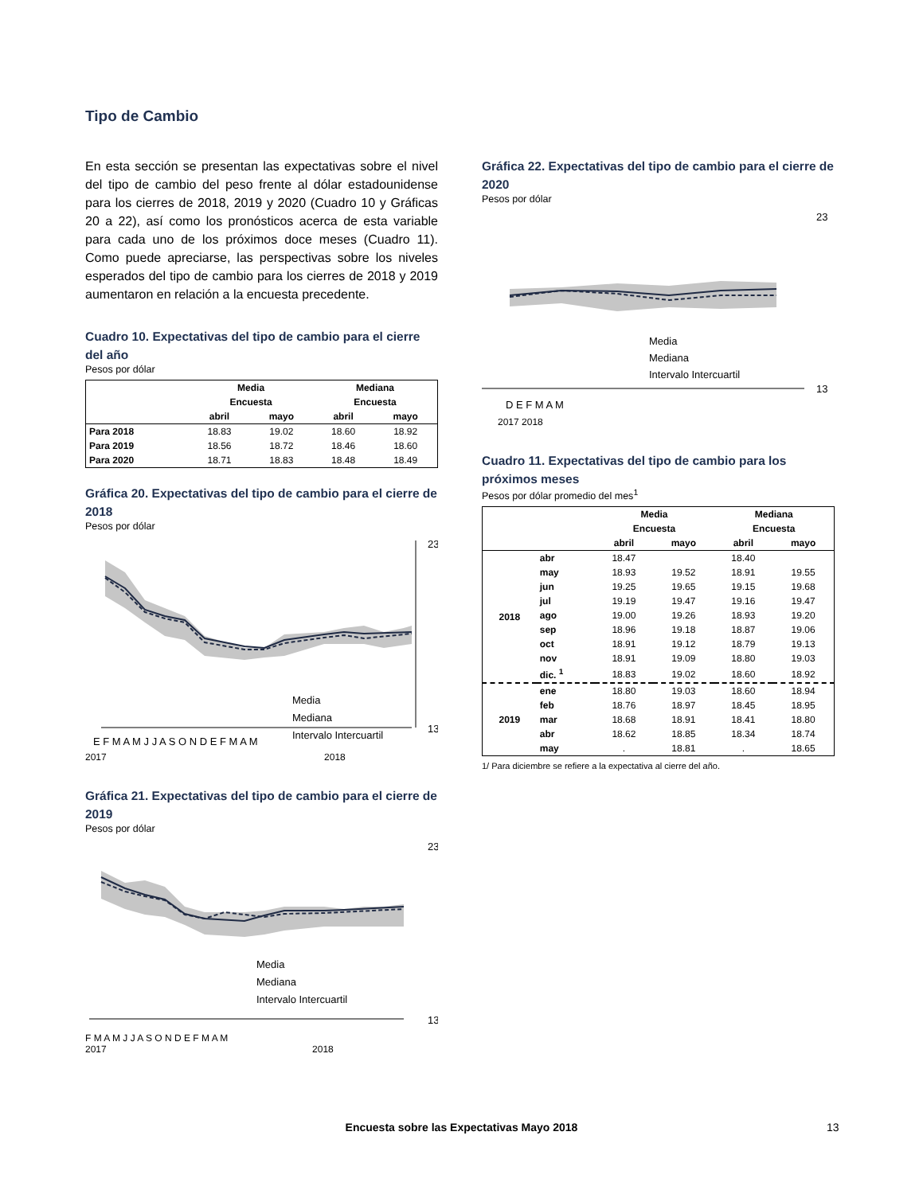Tipo de Cambio
En esta sección se presentan las expectativas sobre el nivel del tipo de cambio del peso frente al dólar estadounidense para los cierres de 2018, 2019 y 2020 (Cuadro 10 y Gráficas 20 a 22), así como los pronósticos acerca de esta variable para cada uno de los próximos doce meses (Cuadro 11). Como puede apreciarse, las perspectivas sobre los niveles esperados del tipo de cambio para los cierres de 2018 y 2019 aumentaron en relación a la encuesta precedente.
Cuadro 10. Expectativas del tipo de cambio para el cierre del año
Pesos por dólar
| | Media | | Mediana | |
| --- | --- | --- | --- | --- |
| | Encuesta | | Encuesta | |
| | abril | mayo | abril | mayo |
| Para 2018 | 18.83 | 19.02 | 18.60 | 18.92 |
| Para 2019 | 18.56 | 18.72 | 18.46 | 18.60 |
| Para 2020 | 18.71 | 18.83 | 18.48 | 18.49 |
Gráfica 20. Expectativas del tipo de cambio para el cierre de 2018
Pesos por dólar
23
13
Media
Mediana
Intervalo Intercuartil
E F M A M J J A S O N D E F M A M
2017 2018
Gráfica 21. Expectativas del tipo de cambio para el cierre de 2019
Pesos por dólar
23
13
Media
Mediana
Intervalo Intercuartil
F M A M J J A S O N D E F M A M
2017 2018
Gráfica 22. Expectativas del tipo de cambio para el cierre de 2020
Pesos por dólar
23
13
Media
Mediana
Intervalo Intercuartil
D E F M A M
2017 2018
Cuadro 11. Expectativas del tipo de cambio para los próximos meses
Pesos por dólar promedio del mes<sup>1</sup>
| | | Media | | Mediana | |
| --- | --- | --- | --- | --- | --- |
| | | Encuesta | | Encuesta | |
| | | abril | mayo | abril | mayo |
| 2018 | abr | 18.47 | | 18.40 | |
| | may | 18.93 | 19.52 | 18.91 | 19.55 |
| | jun | 19.25 | 19.65 | 19.15 | 19.68 |
| | jul | 19.19 | 19.47 | 19.16 | 19.47 |
| | ago | 19.00 | 19.26 | 18.93 | 19.20 |
| | sep | 18.96 | 19.18 | 18.87 | 19.06 |
| | oct | 18.91 | 19.12 | 18.79 | 19.13 |
| | nov | 18.91 | 19.09 | 18.80 | 19.03 |
| | dic. <sup>1</sup> | 18.83 | 19.02 | 18.60 | 18.92 |
| 2019 | ene | 18.80 | 19.03 | 18.60 | 18.94 |
| | feb | 18.76 | 18.97 | 18.45 | 18.95 |
| | mar | 18.68 | 18.91 | 18.41 | 18.80 |
| | abr | 18.62 | 18.85 | 18.34 | 18.74 |
| | may | . | 18.81 | . | 18.65 |
1/ Para diciembre se refiere a la expectativa al cierre del año.
Encuesta sobre las Expectativas Mayo 2018 13